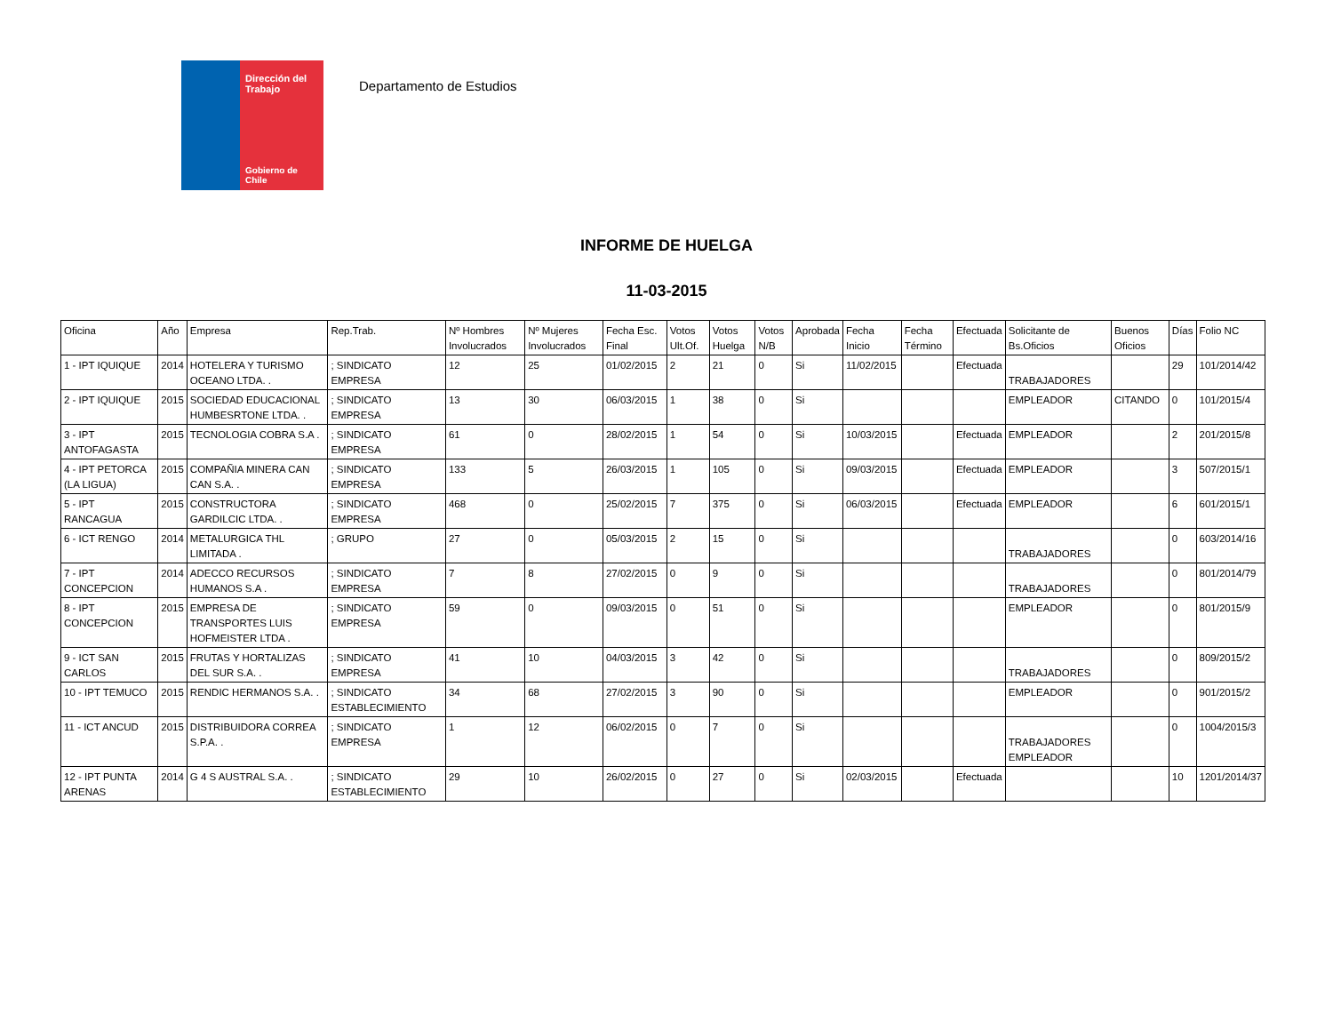Dirección del Trabajo
Gobierno de Chile
Departamento de Estudios
INFORME DE HUELGA
11-03-2015
| Oficina | Año | Empresa | Rep.Trab. | Nº Hombres Involucrados | Nº Mujeres Involucrados | Fecha Esc. Final | Votos Ult.Of. | Votos Huelga | Votos N/B | Aprobada | Fecha Inicio | Fecha Término | Efectuada | Solicitante de Bs.Oficios | Buenos Oficios | Días | Folio NC |
| --- | --- | --- | --- | --- | --- | --- | --- | --- | --- | --- | --- | --- | --- | --- | --- | --- | --- |
| 1 - IPT IQUIQUE | 2014 | HOTELERA Y TURISMO OCEANO LTDA. . | ; SINDICATO EMPRESA | 12 | 25 | 01/02/2015 | 2 | 21 | 0 | Si | 11/02/2015 | | Efectuada | TRABAJADORES | | 29 | 101/2014/42 |
| 2 - IPT IQUIQUE | 2015 | SOCIEDAD EDUCACIONAL HUMBESRTONE LTDA. . | ; SINDICATO EMPRESA | 13 | 30 | 06/03/2015 | 1 | 38 | 0 | Si | | | | EMPLEADOR | CITANDO | 0 | 101/2015/4 |
| 3 - IPT ANTOFAGASTA | 2015 | TECNOLOGIA COBRA S.A . | ; SINDICATO EMPRESA | 61 | 0 | 28/02/2015 | 1 | 54 | 0 | Si | 10/03/2015 | | Efectuada | EMPLEADOR | | 2 | 201/2015/8 |
| 4 - IPT PETORCA (LA LIGUA) | 2015 | COMPAÑIA MINERA CAN CAN S.A. . | ; SINDICATO EMPRESA | 133 | 5 | 26/03/2015 | 1 | 105 | 0 | Si | 09/03/2015 | | Efectuada | EMPLEADOR | | 3 | 507/2015/1 |
| 5 - IPT RANCAGUA | 2015 | CONSTRUCTORA GARDILCIC LTDA. . | ; SINDICATO EMPRESA | 468 | 0 | 25/02/2015 | 7 | 375 | 0 | Si | 06/03/2015 | | Efectuada | EMPLEADOR | | 6 | 601/2015/1 |
| 6 - ICT RENGO | 2014 | METALURGICA THL LIMITADA . | ; GRUPO | 27 | 0 | 05/03/2015 | 2 | 15 | 0 | Si | | | | TRABAJADORES | | 0 | 603/2014/16 |
| 7 - IPT CONCEPCION | 2014 | ADECCO RECURSOS HUMANOS S.A . | ; SINDICATO EMPRESA | 7 | 8 | 27/02/2015 | 0 | 9 | 0 | Si | | | | TRABAJADORES | | 0 | 801/2014/79 |
| 8 - IPT CONCEPCION | 2015 | EMPRESA DE TRANSPORTES LUIS HOFMEISTER LTDA . | ; SINDICATO EMPRESA | 59 | 0 | 09/03/2015 | 0 | 51 | 0 | Si | | | | EMPLEADOR | | 0 | 801/2015/9 |
| 9 - ICT SAN CARLOS | 2015 | FRUTAS Y HORTALIZAS DEL SUR S.A. . | ; SINDICATO EMPRESA | 41 | 10 | 04/03/2015 | 3 | 42 | 0 | Si | | | | TRABAJADORES | | 0 | 809/2015/2 |
| 10 - IPT TEMUCO | 2015 | RENDIC HERMANOS S.A. . | ; SINDICATO ESTABLECIMIENTO | 34 | 68 | 27/02/2015 | 3 | 90 | 0 | Si | | | | EMPLEADOR | | 0 | 901/2015/2 |
| 11 - ICT ANCUD | 2015 | DISTRIBUIDORA CORREA S.P.A. . | ; SINDICATO EMPRESA | 1 | 12 | 06/02/2015 | 0 | 7 | 0 | Si | | | | TRABAJADORES EMPLEADOR | | 0 | 1004/2015/3 |
| 12 - IPT PUNTA ARENAS | 2014 | G 4 S AUSTRAL S.A. . | ; SINDICATO ESTABLECIMIENTO | 29 | 10 | 26/02/2015 | 0 | 27 | 0 | Si | 02/03/2015 | | Efectuada | | | 10 | 1201/2014/37 |